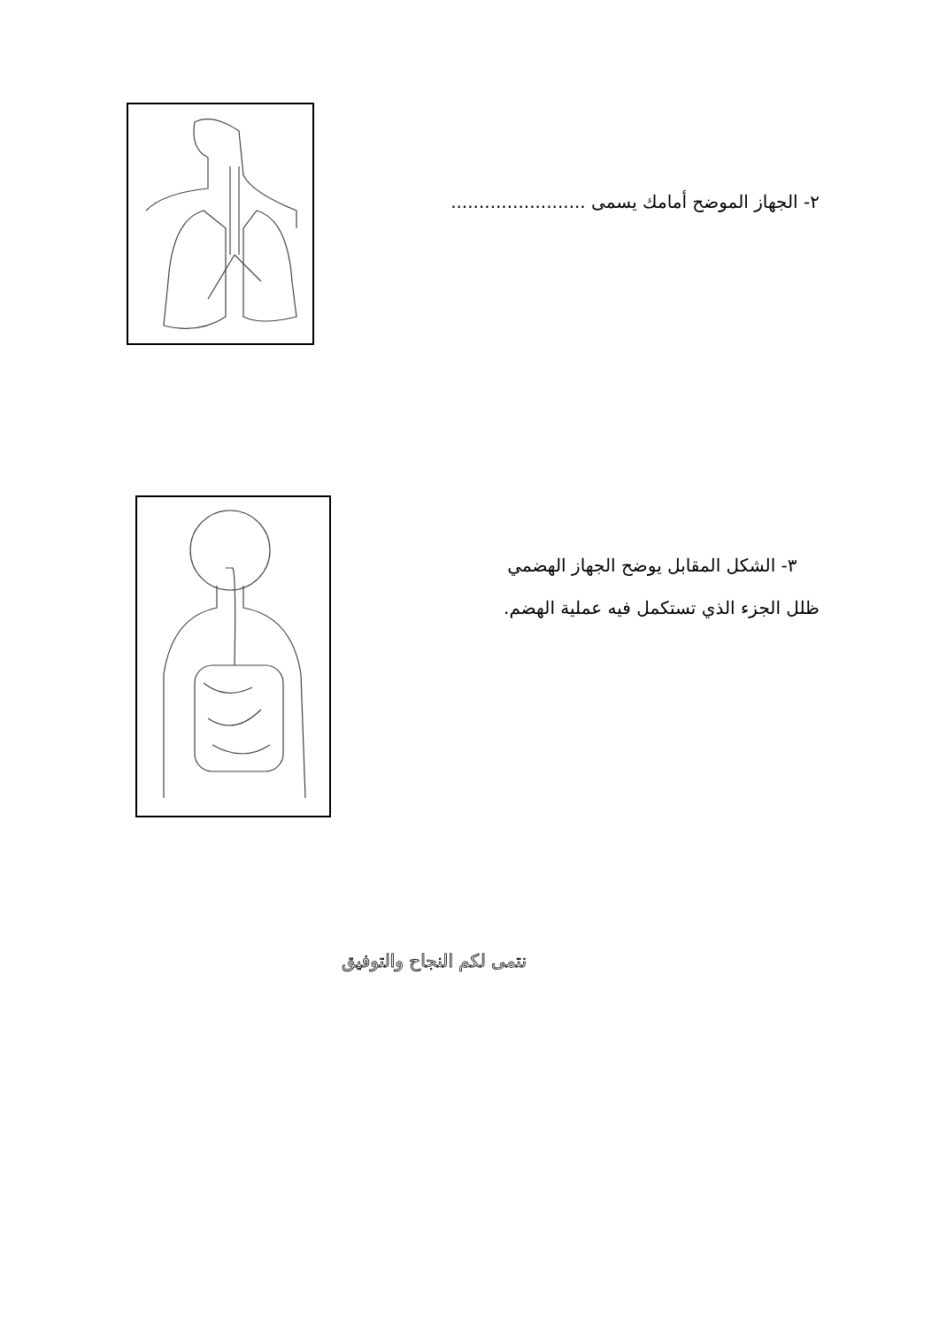٢- الجهاز الموضح أمامك يسمى ........................
٣- الشكل المقابل يوضح الجهاز الهضمي
ظلل الجزء الذي تستكمل فيه عملية الهضم.
نتمى لكم النجاح والتوفيق